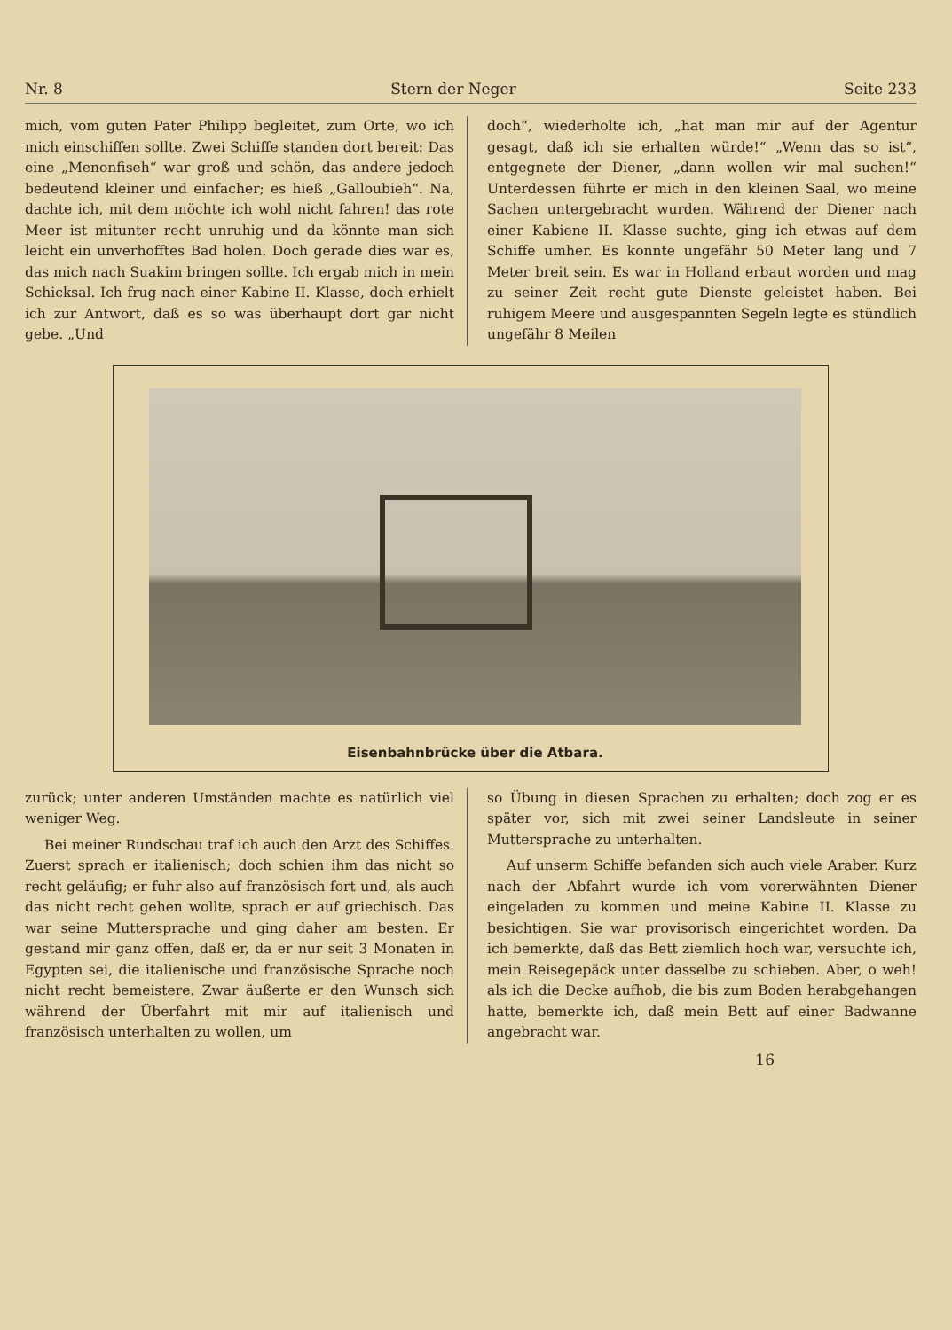Nr. 8 Stern der Neger Seite 233
mich, vom guten Pater Philipp begleitet, zum Orte, wo ich mich einschiffen sollte. Zwei Schiffe standen dort bereit: Das eine „Menonfiseh“ war groß und schön, das andere jedoch bedeutend kleiner und einfacher; es hieß „Galloubieh“. Na, dachte ich, mit dem möchte ich wohl nicht fahren! das rote Meer ist mitunter recht unruhig und da könnte man sich leicht ein unverhofftes Bad holen. Doch gerade dies war es, das mich nach Suakim bringen sollte. Ich ergab mich in mein Schicksal. Ich frug nach einer Kabine II. Klasse, doch erhielt ich zur Antwort, daß es so was überhaupt dort gar nicht gebe. „Und
doch“, wiederholte ich, „hat man mir auf der Agentur gesagt, daß ich sie erhalten würde!“ „Wenn das so ist“, entgegnete der Diener, „dann wollen wir mal suchen!“ Unterdessen führte er mich in den kleinen Saal, wo meine Sachen untergebracht wurden. Während der Diener nach einer Kabiene II. Klasse suchte, ging ich etwas auf dem Schiffe umher. Es konnte ungefähr 50 Meter lang und 7 Meter breit sein. Es war in Holland erbaut worden und mag zu seiner Zeit recht gute Dienste geleistet haben. Bei ruhigem Meere und ausgespannten Segeln legte es stündlich ungefähr 8 Meilen
Eisenbahnbrücke über die Atbara.
zurück; unter anderen Umständen machte es natürlich viel weniger Weg.
Bei meiner Rundschau traf ich auch den Arzt des Schiffes. Zuerst sprach er italienisch; doch schien ihm das nicht so recht geläufig; er fuhr also auf französisch fort und, als auch das nicht recht gehen wollte, sprach er auf griechisch. Das war seine Muttersprache und ging daher am besten. Er gestand mir ganz offen, daß er, da er nur seit 3 Monaten in Egypten sei, die italienische und französische Sprache noch nicht recht bemeistere. Zwar äußerte er den Wunsch sich während der Überfahrt mit mir auf italienisch und französisch unterhalten zu wollen, um
so Übung in diesen Sprachen zu erhalten; doch zog er es später vor, sich mit zwei seiner Landsleute in seiner Muttersprache zu unterhalten.
Auf unserm Schiffe befanden sich auch viele Araber. Kurz nach der Abfahrt wurde ich vom vorerwähnten Diener eingeladen zu kommen und meine Kabine II. Klasse zu besichtigen. Sie war provisorisch eingerichtet worden. Da ich bemerkte, daß das Bett ziemlich hoch war, versuchte ich, mein Reisegepäck unter dasselbe zu schieben. Aber, o weh! als ich die Decke aufhob, die bis zum Boden herabgehangen hatte, bemerkte ich, daß mein Bett auf einer Badwanne angebracht war.
16